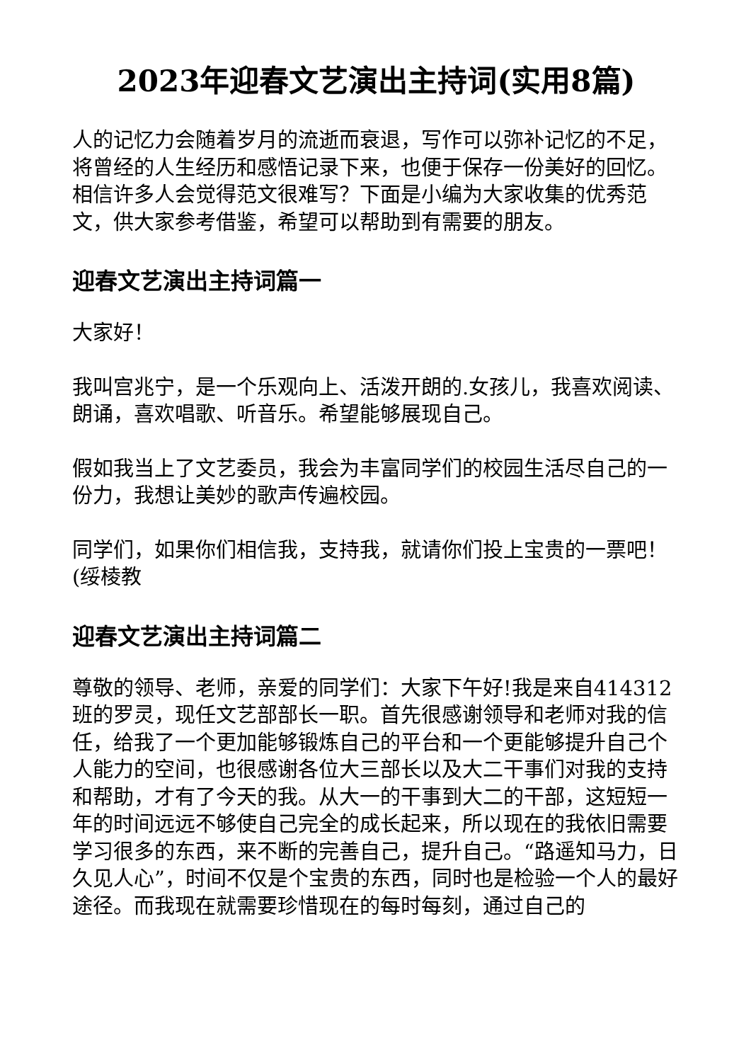2023年迎春文艺演出主持词(实用8篇)
人的记忆力会随着岁月的流逝而衰退，写作可以弥补记忆的不足，将曾经的人生经历和感悟记录下来，也便于保存一份美好的回忆。相信许多人会觉得范文很难写？下面是小编为大家收集的优秀范文，供大家参考借鉴，希望可以帮助到有需要的朋友。
迎春文艺演出主持词篇一
大家好！
我叫宫兆宁，是一个乐观向上、活泼开朗的.女孩儿，我喜欢阅读、朗诵，喜欢唱歌、听音乐。希望能够展现自己。
假如我当上了文艺委员，我会为丰富同学们的校园生活尽自己的一份力，我想让美妙的歌声传遍校园。
同学们，如果你们相信我，支持我，就请你们投上宝贵的一票吧！(绥棱教
迎春文艺演出主持词篇二
尊敬的领导、老师，亲爱的同学们：大家下午好!我是来自414312班的罗灵，现任文艺部部长一职。首先很感谢领导和老师对我的信任，给我了一个更加能够锻炼自己的平台和一个更能够提升自己个人能力的空间，也很感谢各位大三部长以及大二干事们对我的支持和帮助，才有了今天的我。从大一的干事到大二的干部，这短短一年的时间远远不够使自己完全的成长起来，所以现在的我依旧需要学习很多的东西，来不断的完善自己，提升自己。“路遥知马力，日久见人心”，时间不仅是个宝贵的东西，同时也是检验一个人的最好途径。而我现在就需要珍惜现在的每时每刻，通过自己的